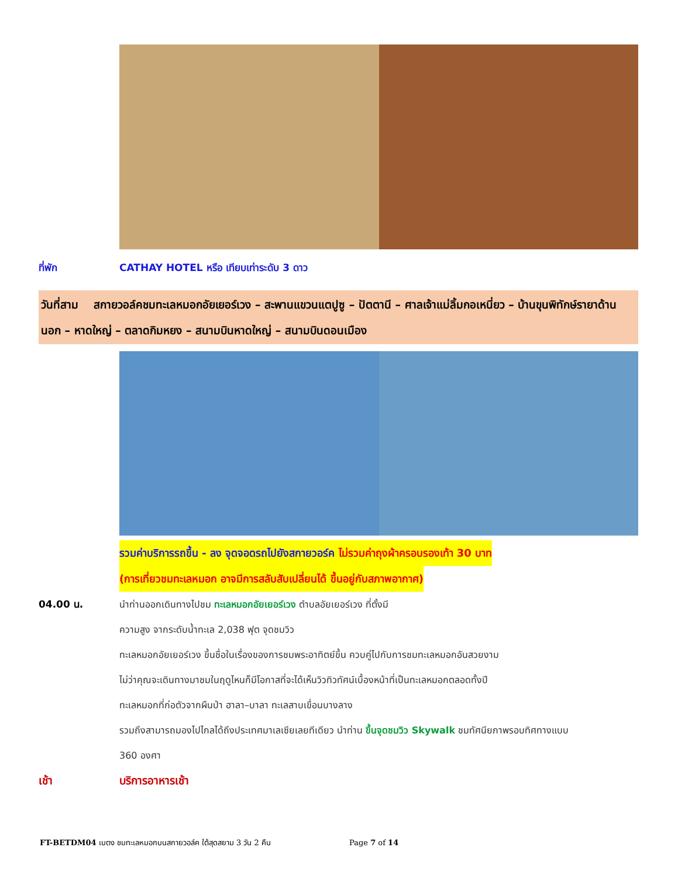ที่พัก CATHAY HOTEL หรือ เทียบเท่าระดับ 3 ดาว
วันที่สาม สกายวอล์คชมทะเลหมอกอัยเยอร์เวง – สะพานแขวนแตปูซู – ปัตตานี – ศาลเจ้าแม่ลิ้มกอเหนี่ยว – บ้านขุนพิทักษ์รายาด้านนอก – หาดใหญ่ – ตลาดกิมหยง – สนามบินหาดใหญ่ – สนามบินดอนเมือง
รวมค่าบริการรถขึ้น - ลง จุดจอดรถไปยังสกายวอร์ค ไม่รวมค่าถุงผ้าครอบรองเท้า 30 บาท
(การเที่ยวชมทะเลหมอก อาจมีการสลับสับเปลี่ยนได้ ขึ้นอยู่กับสภาพอากาศ)
04.00 น.
นำท่านออกเดินทางไปชม ทะเลหมอกอัยเยอร์เวง ตำบลอัยเยอร์เวง ที่ตั้งมี
ความสูง จากระดับน้ำทะเล 2,038 ฟุต จุดชมวิว
ทะเลหมอกอัยเยอร์เวง ขึ้นชื่อในเรื่องของการชมพระอาทิตย์ขึ้น ควบคู่ไปกับการชมทะเลหมอกอันสวยงาม
ไม่ว่าคุณจะเดินทางมาชมในฤดูไหนก็มีโอกาสที่จะได้เห็นวิวทิวทัศน์เบื้องหน้าที่เป็นทะเลหมอกตลอดทั้งปี
ทะเลหมอกที่ก่อตัวจากผืนป่า ฮาลา–บาลา ทะเลสาบเขื่อนบางลาง
รวมถึงสามารถมองไปไกลได้ถึงประเทศมาเลเซียเลยทีเดียว นำท่าน ขึ้นจุดชมวิว Skywalk ชมทัศนียภาพรอบทิศทางแบบ
360 องศา
เช้า บริการอาหารเช้า
FT-BETDM04 เบตง ชมทะเลหมอกบนสกายวอล์ค ใต้สุดสยาม 3 วัน 2 คืน Page 7 of 14